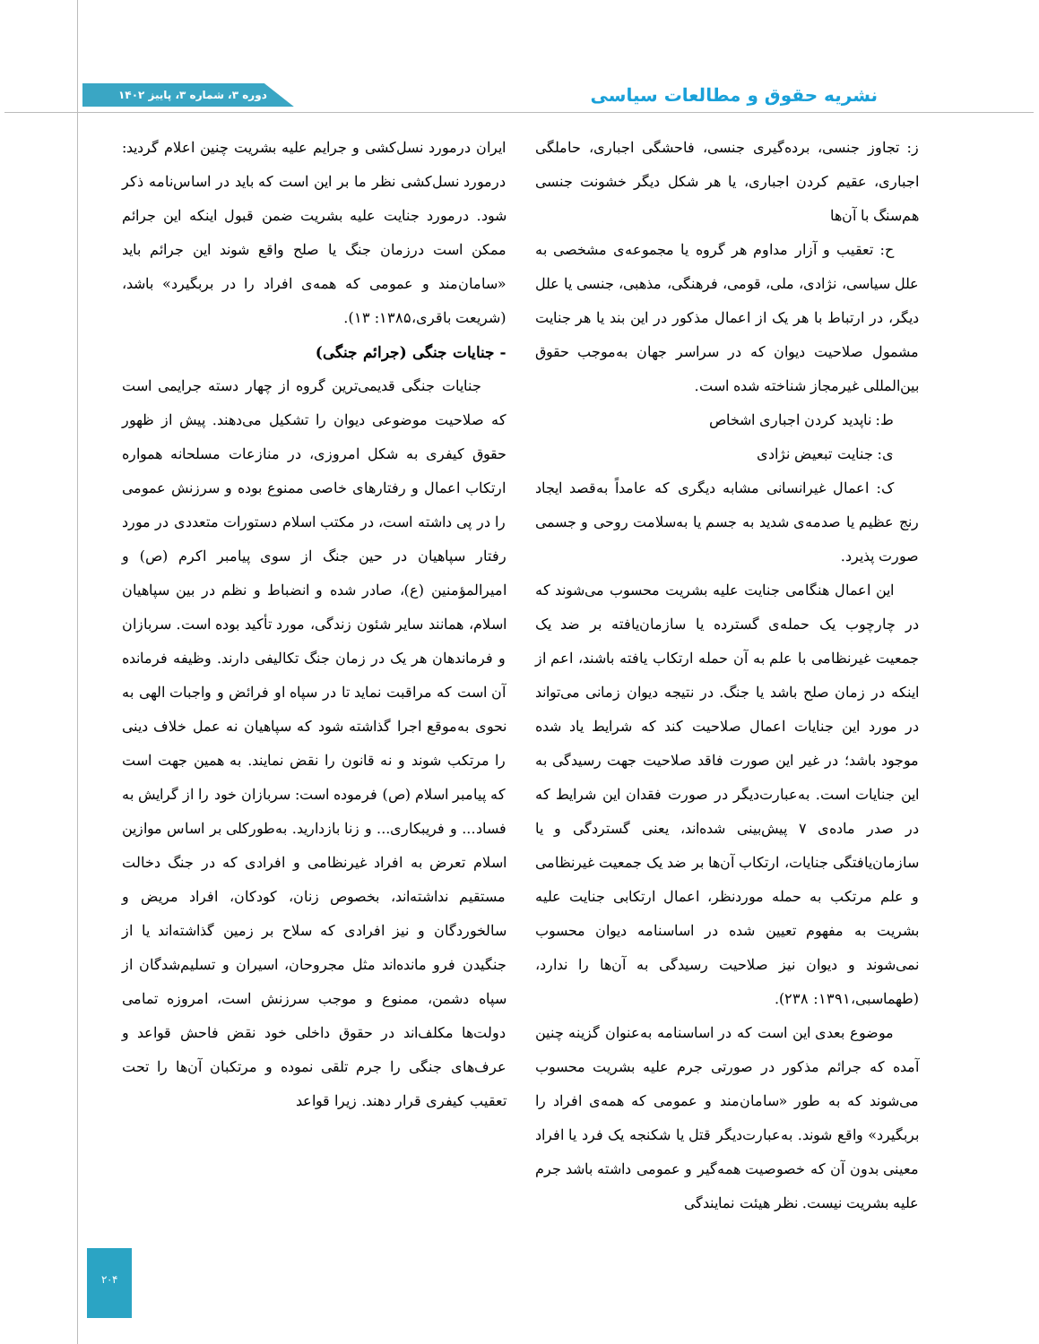نشریه حقوق و مطالعات سیاسی
دوره ۳، شماره ۳، پاییز ۱۴۰۲
ز: تجاوز جنسی، برده‌گیری جنسی، فاحشگی اجباری، حاملگی اجباری، عقیم کردن اجباری، یا هر شکل دیگر خشونت جنسی هم‌سنگ با آن‌ها
ح: تعقیب و آزار مداوم هر گروه یا مجموعه‌ی مشخصی به علل سیاسی، نژادی، ملی، قومی، فرهنگی، مذهبی، جنسی یا علل دیگر، در ارتباط با هر یک از اعمال مذکور در این بند یا هر جنایت مشمول صلاحیت دیوان که در سراسر جهان به‌موجب حقوق بین‌المللی غیرمجاز شناخته شده است.
ط: ناپدید کردن اجباری اشخاص
ی: جنایت تبعیض نژادی
ک: اعمال غیرانسانی مشابه دیگری که عامداً به‌قصد ایجاد رنج عظیم یا صدمه‌ی شدید به جسم یا به‌سلامت روحی و جسمی صورت پذیرد.
این اعمال هنگامی جنایت علیه بشریت محسوب می‌شوند که در چارچوب یک حمله‌ی گسترده یا سازمان‌یافته بر ضد یک جمعیت غیرنظامی با علم به آن حمله ارتکاب یافته باشند، اعم از اینکه در زمان صلح باشد یا جنگ. در نتیجه دیوان زمانی می‌تواند در مورد این جنایات اعمال صلاحیت کند که شرایط یاد شده موجود باشد؛ در غیر این صورت فاقد صلاحیت جهت رسیدگی به این جنایات است. به‌عبارت‌دیگر در صورت فقدان این شرایط که در صدر ماده‌ی ۷ پیش‌بینی شده‌اند، یعنی گستردگی و یا سازمان‌یافتگی جنایات، ارتکاب آن‌ها بر ضد یک جمعیت غیرنظامی و علم مرتکب به حمله موردنظر، اعمال ارتکابی جنایت علیه بشریت به مفهوم تعیین شده در اساسنامه دیوان محسوب نمی‌شوند و دیوان نیز صلاحیت رسیدگی به آن‌ها را ندارد، (طهماسبی،۱۳۹۱: ۲۳۸).
موضوع بعدی این است که در اساسنامه به‌عنوان گزینه چنین آمده که جرائم مذکور در صورتی جرم علیه بشریت محسوب می‌شوند که به طور «سامان‌مند و عمومی که همه‌ی افراد را بربگیرد» واقع شوند. به‌عبارت‌دیگر قتل یا شکنجه یک فرد یا افراد معینی بدون آن که خصوصیت همه‌گیر و عمومی داشته باشد جرم علیه بشریت نیست. نظر هیئت نمایندگی
ایران درمورد نسل‌کشی و جرایم علیه بشریت چنین اعلام گردید: درمورد نسل‌کشی نظر ما بر این است که باید در اساس‌نامه ذکر شود. درمورد جنایت علیه بشریت ضمن قبول اینکه این جرائم ممکن است درزمان جنگ یا صلح واقع شوند این جرائم باید «سامان‌مند و عمومی که همه‌ی افراد را در بربگیرد» باشد، (شریعت باقری،۱۳۸۵: ۱۳).
- جنایات جنگی (جرائم جنگی)
جنایات جنگی قدیمی‌ترین گروه از چهار دسته جرایمی است که صلاحیت موضوعی دیوان را تشکیل می‌دهند. پیش از ظهور حقوق کیفری به شکل امروزی، در منازعات مسلحانه همواره ارتکاب اعمال و رفتارهای خاصی ممنوع بوده و سرزنش عمومی را در پی داشته است، در مکتب اسلام دستورات متعددی در مورد رفتار سپاهیان در حین جنگ از سوی پیامبر اکرم (ص) و امیرالمؤمنین (ع)، صادر شده و انضباط و نظم در بین سپاهیان اسلام، همانند سایر شئون زندگی، مورد تأکید بوده است. سربازان و فرماندهان هر یک در زمان جنگ تکالیفی دارند. وظیفه فرمانده آن است که مراقبت نماید تا در سپاه او فرائض و واجبات الهی به نحوی به‌موقع اجرا گذاشته شود که سپاهیان نه عمل خلاف دینی را مرتکب شوند و نه قانون را نقض نمایند. به همین جهت است که پیامبر اسلام (ص) فرموده است: سربازان خود را از گرایش به فساد... و فریبکاری... و زنا بازدارید. به‌طورکلی بر اساس موازین اسلام تعرض به افراد غیرنظامی و افرادی که در جنگ دخالت مستقیم نداشته‌اند، بخصوص زنان، کودکان، افراد مریض و سالخوردگان و نیز افرادی که سلاح بر زمین گذاشته‌اند یا از جنگیدن فرو مانده‌اند مثل مجروحان، اسیران و تسلیم‌شدگان از سپاه دشمن، ممنوع و موجب سرزنش است، امروزه تمامی دولت‌ها مکلف‌اند در حقوق داخلی خود نقض فاحش قواعد و عرف‌های جنگی را جرم تلقی نموده و مرتکبان آن‌ها را تحت تعقیب کیفری قرار دهند. زیرا قواعد
۲۰۴